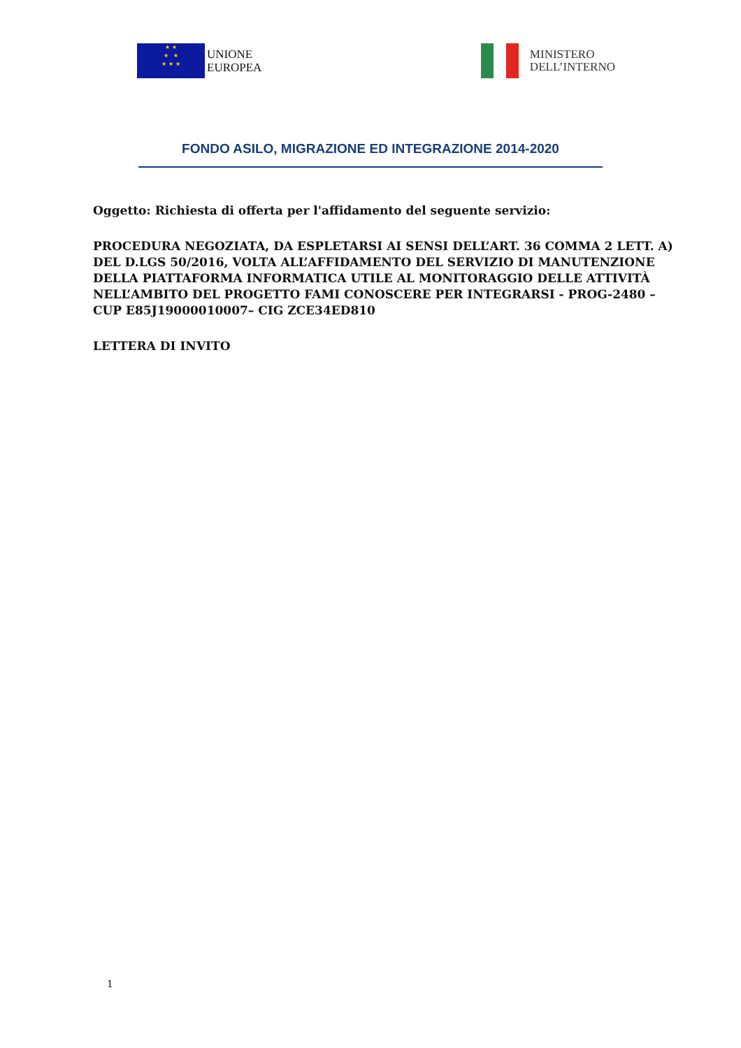★ ★
★ ★
★ ★ ★
UNIONE
EUROPEA
MINISTERO
DELL’INTERNO
FONDO ASILO, MIGRAZIONE ED INTEGRAZIONE 2014-2020
Oggetto: Richiesta di offerta per l'affidamento del seguente servizio:
PROCEDURA NEGOZIATA, DA ESPLETARSI AI SENSI DELL’ART. 36 COMMA 2 LETT. A) DEL D.LGS 50/2016, VOLTA ALL’AFFIDAMENTO DEL SERVIZIO DI MANUTENZIONE DELLA PIATTAFORMA INFORMATICA UTILE AL MONITORAGGIO DELLE ATTIVITÀ NELL’AMBITO DEL PROGETTO FAMI CONOSCERE PER INTEGRARSI - PROG-2480 – CUP E85J19000010007– CIG ZCE34ED810
LETTERA DI INVITO
1